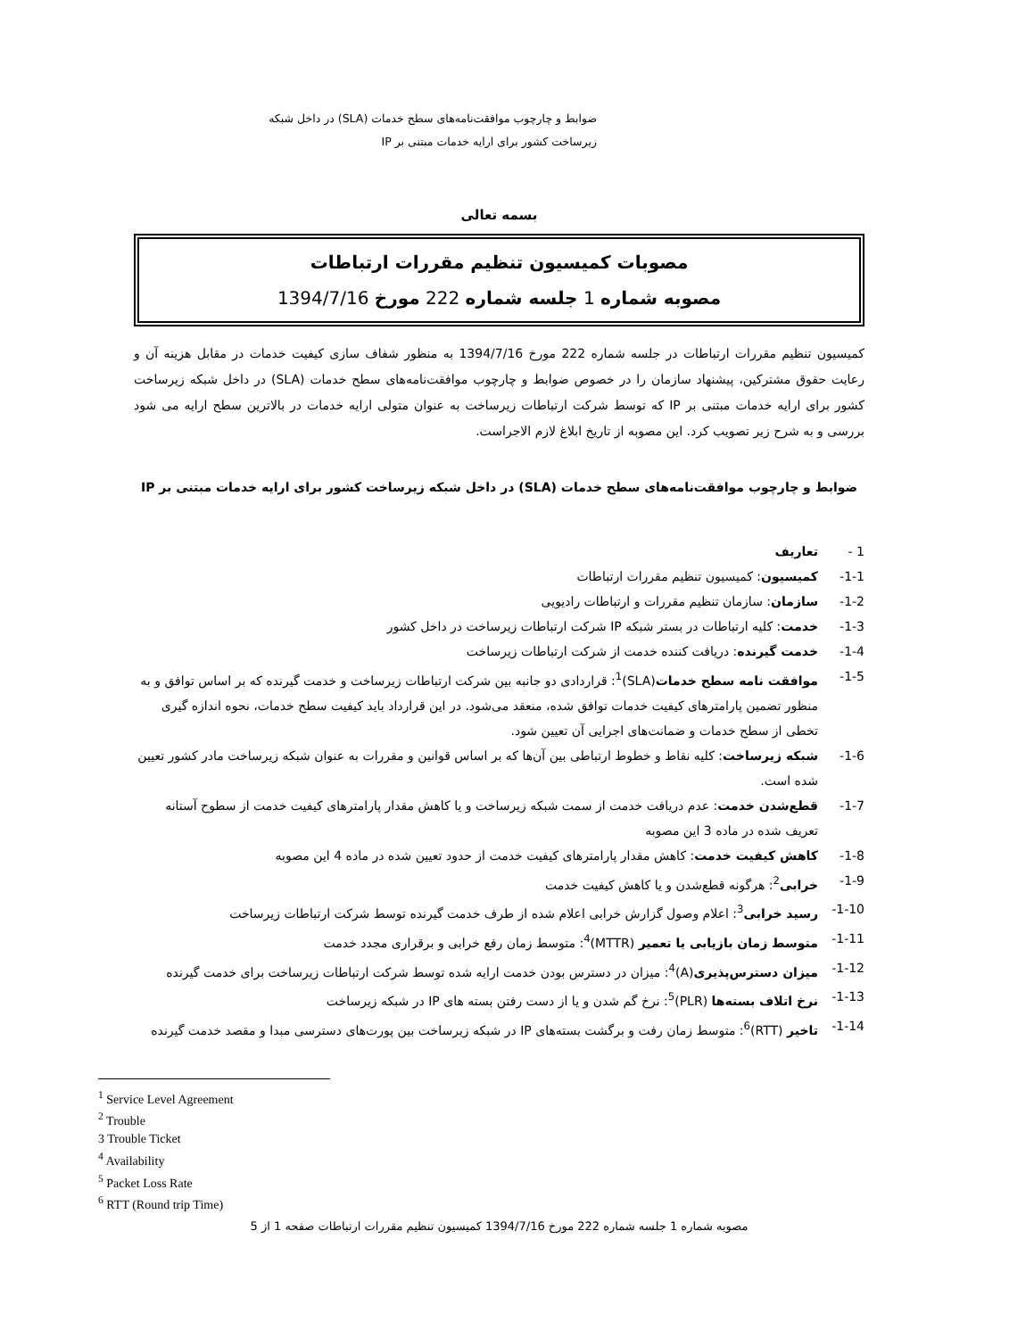ضوابط و چارچوب موافقت‌نامه‌های سطح خدمات (SLA) در داخل شبکه زیرساخت کشور برای ارایه خدمات مبتنی بر IP
بسمه تعالی
مصوبات کمیسیون تنظیم مقررات ارتباطات
مصوبه شماره 1 جلسه شماره 222 مورخ 1394/7/16
کمیسیون تنظیم مقررات ارتباطات در جلسه شماره 222 مورخ 1394/7/16 به منظور شفاف سازی کیفیت خدمات در مقابل هزینه آن و رعایت حقوق مشترکین، پیشنهاد سازمان را در خصوص ضوابط و چارچوب موافقت‌نامه‌های سطح خدمات (SLA) در داخل شبکه زیرساخت کشور برای ارایه خدمات مبتنی بر IP که توسط شرکت ارتباطات زیرساخت به عنوان متولی ارایه خدمات در بالاترین سطح ارایه می شود بررسی و به شرح زیر تصویب کرد. این مصوبه از تاریخ ابلاغ لازم الاجراست.
ضوابط و چارچوب موافقت‌نامه‌های سطح خدمات (SLA) در داخل شبکه زیرساخت کشور برای ارایه خدمات مبتنی بر IP
1 - تعاریف
1-1- کمیسیون: کمیسیون تنظیم مقررات ارتباطات
1-2- سازمان: سازمان تنظیم مقررات و ارتباطات رادیویی
1-3- خدمت: کلیه ارتباطات در بستر شبکه IP شرکت ارتباطات زیرساخت در داخل کشور
1-4- خدمت گیرنده: دریافت کننده خدمت از شرکت ارتباطات زیرساخت
1-5- موافقت نامه سطح خدمات(SLA)<sup>1</sup>: قراردادی دو جانبه بین شرکت ارتباطات زیرساخت و خدمت گیرنده که بر اساس توافق و به منظور تضمین پارامترهای کیفیت خدمات توافق شده، منعقد می‌شود. در این قرارداد باید کیفیت سطح خدمات، نحوه اندازه گیری تخطی از سطح خدمات و ضمانت‌های اجرایی آن تعیین شود.
1-6- شبکه زیرساخت: کلیه نقاط و خطوط ارتباطی بین آن‌ها که بر اساس قوانین و مقررات به عنوان شبکه زیرساخت مادر کشور تعیین شده است.
1-7- قطع‌شدن خدمت: عدم دریافت خدمت از سمت شبکه زیرساخت و یا کاهش مقدار پارامترهای کیفیت خدمت از سطوح آستانه تعریف شده در ماده 3 این مصوبه
1-8- کاهش کیفیت خدمت: کاهش مقدار پارامترهای کیفیت خدمت از حدود تعیین شده در ماده 4 این مصوبه
1-9- خرابی<sup>2</sup>: هرگونه قطع‌شدن و یا کاهش کیفیت خدمت
1-10- رسید خرابی<sup>3</sup>: اعلام وصول گزارش خرابی اعلام شده از طرف خدمت گیرنده توسط شرکت ارتباطات زیرساخت
1-11- متوسط زمان بازیابی یا تعمیر (MTTR)<sup>4</sup>: متوسط زمان رفع خرابی و برقراری مجدد خدمت
1-12- میزان دسترس‌پذیری(A)<sup>4</sup>: میزان در دسترس بودن خدمت ارایه شده توسط شرکت ارتباطات زیرساخت برای خدمت گیرنده
1-13- نرخ اتلاف بسته‌ها (PLR)<sup>5</sup>: نرخ گم شدن و یا از دست رفتن بسته های IP در شبکه زیرساخت
1-14- تاخیر (RTT)<sup>6</sup>: متوسط زمان رفت و برگشت بسته‌های IP در شبکه زیرساخت بین پورت‌های دسترسی مبدا و مقصد خدمت گیرنده
<sup>1</sup> Service Level Agreement
<sup>2</sup> Trouble
3 Trouble Ticket
<sup>4</sup> Availability
<sup>5</sup> Packet Loss Rate
<sup>6</sup> RTT (Round trip Time)
مصوبه شماره 1 جلسه شماره 222 مورخ 1394/7/16 کمیسیون تنظیم مقررات ارتباطات صفحه 1 از 5